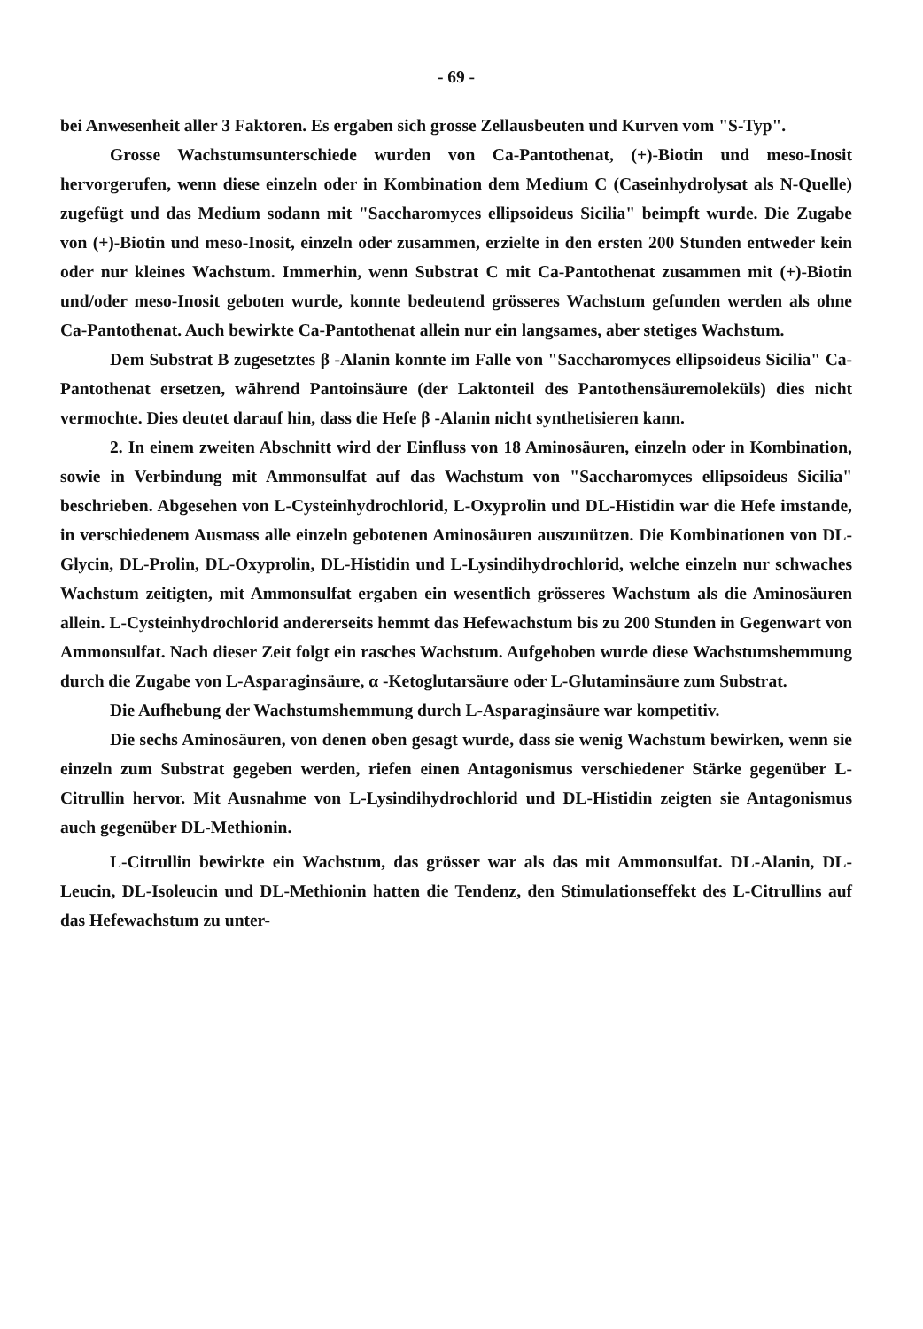- 69 -
bei Anwesenheit aller 3 Faktoren. Es ergaben sich grosse Zellausbeuten und Kurven vom "S-Typ".
Grosse Wachstumsunterschiede wurden von Ca-Pantothenat, (+)-Biotin und meso-Inosit hervorgerufen, wenn diese einzeln oder in Kombination dem Medium C (Caseinhydrolysat als N-Quelle) zugefügt und das Medium sodann mit "Saccharomyces ellipsoideus Sicilia" beimpft wurde. Die Zugabe von (+)-Biotin und meso-Inosit, einzeln oder zusammen, erzielte in den ersten 200 Stunden entweder kein oder nur kleines Wachstum. Immerhin, wenn Substrat C mit Ca-Pantothenat zusammen mit (+)-Biotin und/oder meso-Inosit geboten wurde, konnte bedeutend grösseres Wachstum gefunden werden als ohne Ca-Pantothenat. Auch bewirkte Ca-Pantothenat allein nur ein langsames, aber stetiges Wachstum.
Dem Substrat B zugesetztes β -Alanin konnte im Falle von "Saccharomyces ellipsoideus Sicilia" Ca-Pantothenat ersetzen, während Pantoinsäure (der Laktonteil des Pantothensäuremoleküls) dies nicht vermochte. Dies deutet darauf hin, dass die Hefe β -Alanin nicht synthetisieren kann.
2. In einem zweiten Abschnitt wird der Einfluss von 18 Aminosäuren, einzeln oder in Kombination, sowie in Verbindung mit Ammonsulfat auf das Wachstum von "Saccharomyces ellipsoideus Sicilia" beschrieben. Abgesehen von L-Cysteinhydrochlorid, L-Oxyprolin und DL-Histidin war die Hefe imstande, in verschiedenem Ausmass alle einzeln gebotenen Aminosäuren auszunützen. Die Kombinationen von DL-Glycin, DL-Prolin, DL-Oxyprolin, DL-Histidin und L-Lysindihydrochlorid, welche einzeln nur schwaches Wachstum zeitigten, mit Ammonsulfat ergaben ein wesentlich grösseres Wachstum als die Aminosäuren allein. L-Cysteinhydrochlorid andererseits hemmt das Hefewachstum bis zu 200 Stunden in Gegenwart von Ammonsulfat. Nach dieser Zeit folgt ein rasches Wachstum. Aufgehoben wurde diese Wachstumshemmung durch die Zugabe von L-Asparaginsäure, α -Ketoglutarsäure oder L-Glutaminsäure zum Substrat.
Die Aufhebung der Wachstumshemmung durch L-Asparaginsäure war kompetitiv.
Die sechs Aminosäuren, von denen oben gesagt wurde, dass sie wenig Wachstum bewirken, wenn sie einzeln zum Substrat gegeben werden, riefen einen Antagonismus verschiedener Stärke gegenüber L-Citrullin hervor. Mit Ausnahme von L-Lysindihydrochlorid und DL-Histidin zeigten sie Antagonismus auch gegenüber DL-Methionin.
L-Citrullin bewirkte ein Wachstum, das grösser war als das mit Ammonsulfat. DL-Alanin, DL-Leucin, DL-Isoleucin und DL-Methionin hatten die Tendenz, den Stimulationseffekt des L-Citrullins auf das Hefewachstum zu unter-